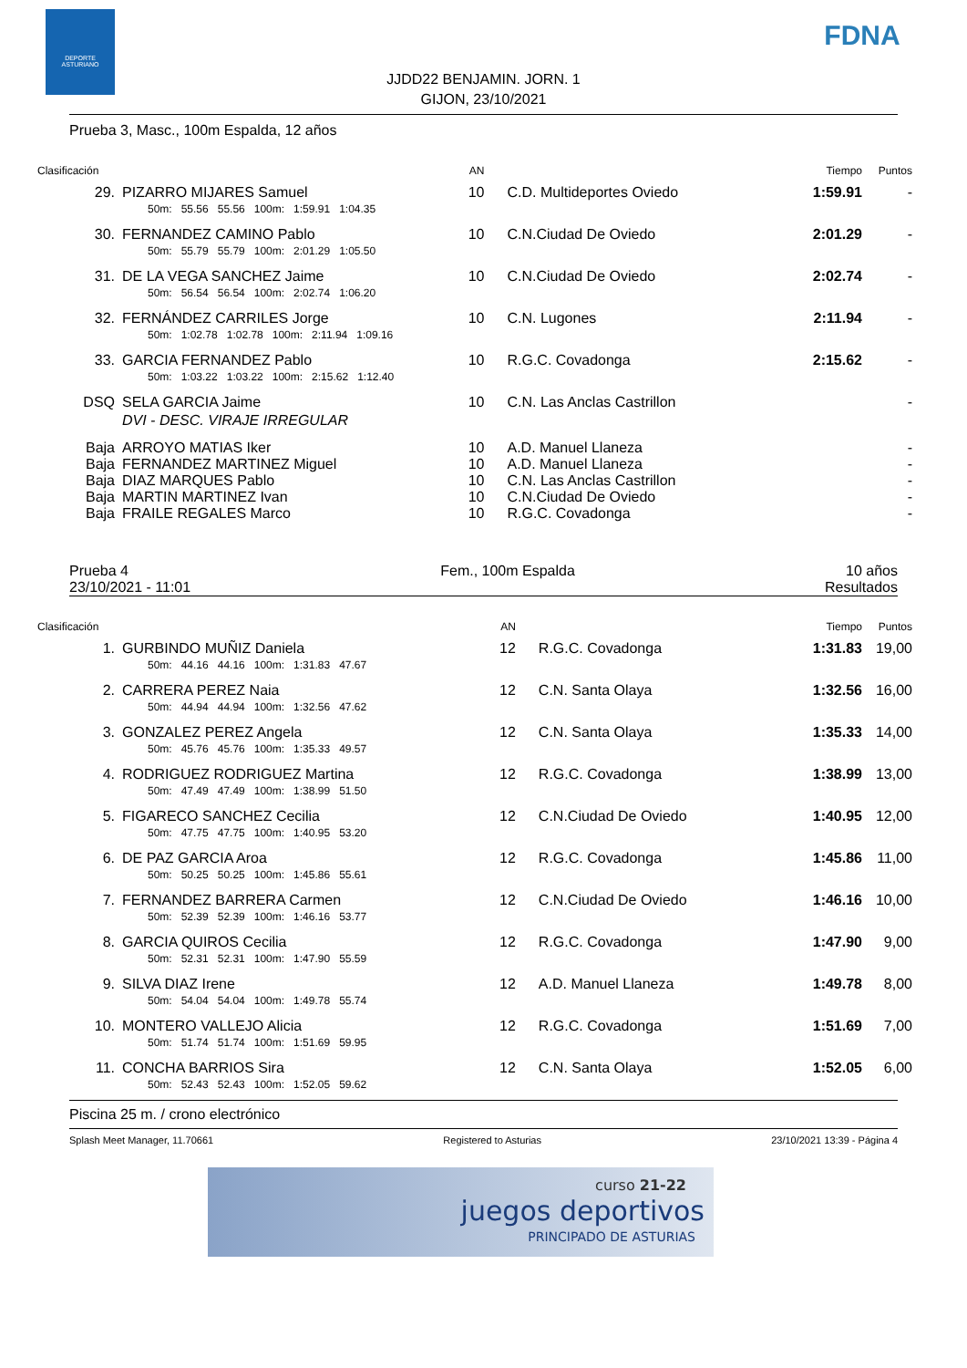DEPORTE ASTURIANO
FDNA
JJDD22 BENJAMIN. JORN. 1
GIJON, 23/10/2021
Prueba 3, Masc., 100m Espalda, 12 años
| Clasificación | | AN | | Tiempo | Puntos |
| 29. | PIZARRO MIJARES Samuel | 10 | C.D. Multideportes Oviedo | 1:59.91 | - |
| | 50m: 55.56 55.56 100m: 1:59.91 1:04.35 | | | | |
| 30. | FERNANDEZ CAMINO Pablo | 10 | C.N.Ciudad De Oviedo | 2:01.29 | - |
| | 50m: 55.79 55.79 100m: 2:01.29 1:05.50 | | | | |
| 31. | DE LA VEGA SANCHEZ Jaime | 10 | C.N.Ciudad De Oviedo | 2:02.74 | - |
| | 50m: 56.54 56.54 100m: 2:02.74 1:06.20 | | | | |
| 32. | FERNÁNDEZ CARRILES Jorge | 10 | C.N. Lugones | 2:11.94 | - |
| | 50m: 1:02.78 1:02.78 100m: 2:11.94 1:09.16 | | | | |
| 33. | GARCIA FERNANDEZ Pablo | 10 | R.G.C. Covadonga | 2:15.62 | - |
| | 50m: 1:03.22 1:03.22 100m: 2:15.62 1:12.40 | | | | |
| DSQ | SELA GARCIA Jaime | 10 | C.N. Las Anclas Castrillon | | - |
| | DVI - DESC. VIRAJE IRREGULAR | | | | |
| Baja | ARROYO MATIAS Iker | 10 | A.D. Manuel Llaneza | | - |
| Baja | FERNANDEZ MARTINEZ Miguel | 10 | A.D. Manuel Llaneza | | - |
| Baja | DIAZ MARQUES Pablo | 10 | C.N. Las Anclas Castrillon | | - |
| Baja | MARTIN MARTINEZ Ivan | 10 | C.N.Ciudad De Oviedo | | - |
| Baja | FRAILE REGALES Marco | 10 | R.G.C. Covadonga | | - |
Prueba 4
23/10/2021 - 11:01 Fem., 100m Espalda 10 años
Resultados
| Clasificación | | AN | | Tiempo | Puntos |
| 1. | GURBINDO MUÑIZ Daniela | 12 | R.G.C. Covadonga | 1:31.83 | 19,00 |
| | 50m: 44.16 44.16 100m: 1:31.83 47.67 | | | | |
| 2. | CARRERA PEREZ Naia | 12 | C.N. Santa Olaya | 1:32.56 | 16,00 |
| | 50m: 44.94 44.94 100m: 1:32.56 47.62 | | | | |
| 3. | GONZALEZ PEREZ Angela | 12 | C.N. Santa Olaya | 1:35.33 | 14,00 |
| | 50m: 45.76 45.76 100m: 1:35.33 49.57 | | | | |
| 4. | RODRIGUEZ RODRIGUEZ Martina | 12 | R.G.C. Covadonga | 1:38.99 | 13,00 |
| | 50m: 47.49 47.49 100m: 1:38.99 51.50 | | | | |
| 5. | FIGARECO SANCHEZ Cecilia | 12 | C.N.Ciudad De Oviedo | 1:40.95 | 12,00 |
| | 50m: 47.75 47.75 100m: 1:40.95 53.20 | | | | |
| 6. | DE PAZ GARCIA Aroa | 12 | R.G.C. Covadonga | 1:45.86 | 11,00 |
| | 50m: 50.25 50.25 100m: 1:45.86 55.61 | | | | |
| 7. | FERNANDEZ BARRERA Carmen | 12 | C.N.Ciudad De Oviedo | 1:46.16 | 10,00 |
| | 50m: 52.39 52.39 100m: 1:46.16 53.77 | | | | |
| 8. | GARCIA QUIROS Cecilia | 12 | R.G.C. Covadonga | 1:47.90 | 9,00 |
| | 50m: 52.31 52.31 100m: 1:47.90 55.59 | | | | |
| 9. | SILVA DIAZ Irene | 12 | A.D. Manuel Llaneza | 1:49.78 | 8,00 |
| | 50m: 54.04 54.04 100m: 1:49.78 55.74 | | | | |
| 10. | MONTERO VALLEJO Alicia | 12 | R.G.C. Covadonga | 1:51.69 | 7,00 |
| | 50m: 51.74 51.74 100m: 1:51.69 59.95 | | | | |
| 11. | CONCHA BARRIOS Sira | 12 | C.N. Santa Olaya | 1:52.05 | 6,00 |
| | 50m: 52.43 52.43 100m: 1:52.05 59.62 | | | | |
Piscina 25 m. / crono electrónico
Splash Meet Manager, 11.70661 Registered to Asturias 23/10/2021 13:39 - Página 4
curso 21-22
juegos deportivos
PRINCIPADO DE ASTURIAS